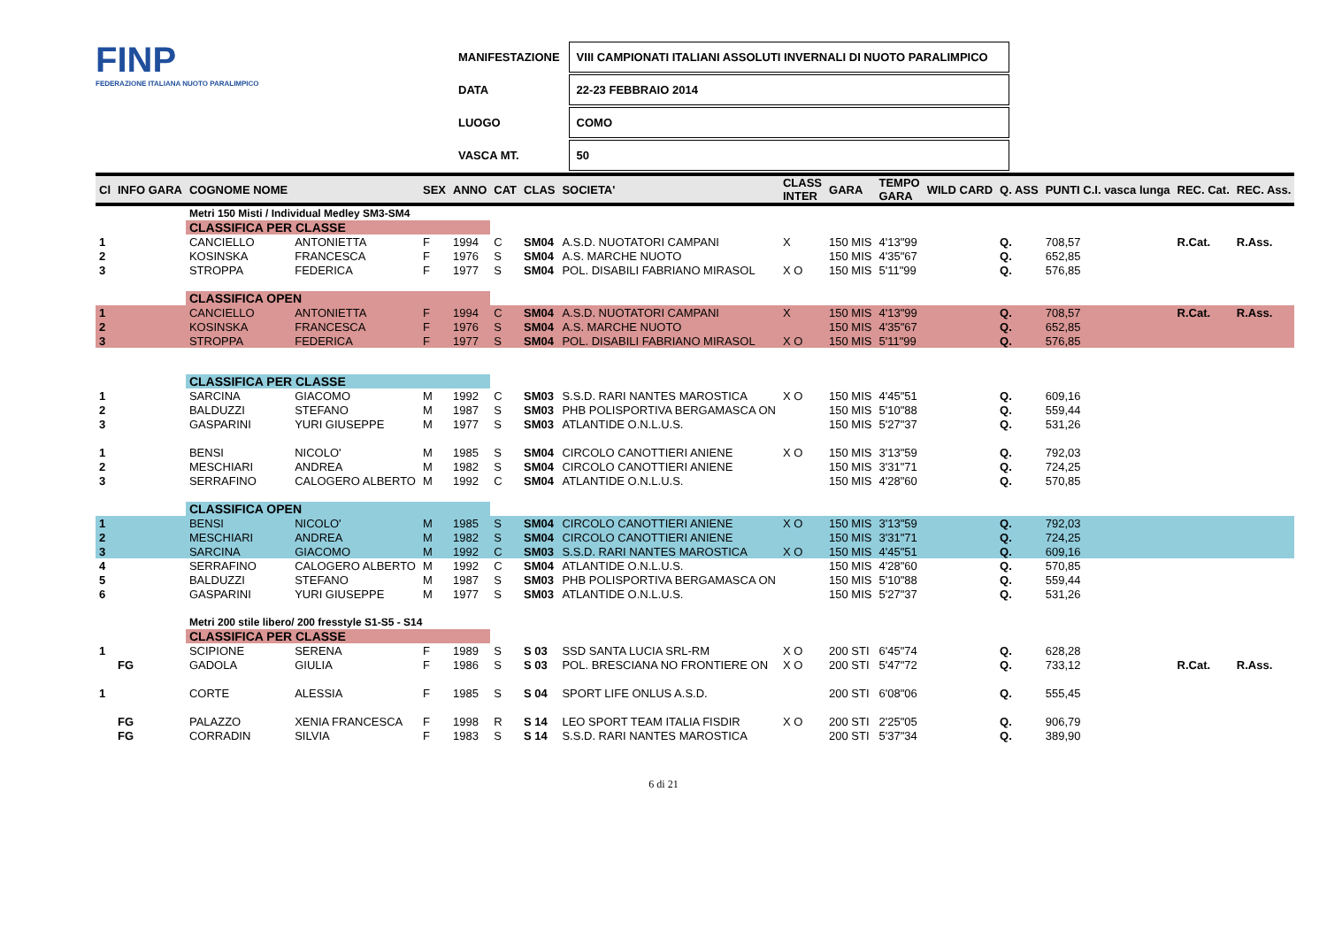FINP
FEDERAZIONE ITALIANA NUOTO PARALIMPICO
| MANIFESTAZIONE | VIII CAMPIONATI ITALIANI ASSOLUTI INVERNALI DI NUOTO PARALIMPICO |
| DATA | 22-23 FEBBRAIO 2014 |
| LUOGO | COMO |
| VASCA MT. | 50 |
| Cl | INFO GARA | COGNOME NOME | | SEX | ANNO | CAT | CLAS | SOCIETA' | CLASS INTER | GARA | TEMPO GARA | WILD CARD | Q. ASS | PUNTI C.I. vasca lunga | REC. Cat. | REC. Ass. |
| --- | --- | --- | --- | --- | --- | --- | --- | --- | --- | --- | --- | --- | --- | --- | --- | --- |
| | | Metri 150 Misti / Individual Medley SM3-SM4 | | | | | | | | | | | | | | |
| | | CLASSIFICA PER CLASSE | | | | | | | | | | | | | | |
| 1 | | CANCIELLO | ANTONIETTA | F | 1994 | C | SM04 | A.S.D. NUOTATORI CAMPANI | X | 150 MIS | 4'13"99 | | Q. | 708,57 | R.Cat. | R.Ass. |
| 2 | | KOSINSKA | FRANCESCA | F | 1976 | S | SM04 | A.S. MARCHE NUOTO | | 150 MIS | 4'35"67 | | Q. | 652,85 | | |
| 3 | | STROPPA | FEDERICA | F | 1977 | S | SM04 | POL. DISABILI FABRIANO MIRASOL | X O | 150 MIS | 5'11"99 | | Q. | 576,85 | | |
| | | CLASSIFICA OPEN | | | | | | | | | | | | | | |
| 1 | | CANCIELLO | ANTONIETTA | F | 1994 | C | SM04 | A.S.D. NUOTATORI CAMPANI | X | 150 MIS | 4'13"99 | | Q. | 708,57 | R.Cat. | R.Ass. |
| 2 | | KOSINSKA | FRANCESCA | F | 1976 | S | SM04 | A.S. MARCHE NUOTO | | 150 MIS | 4'35"67 | | Q. | 652,85 | | |
| 3 | | STROPPA | FEDERICA | F | 1977 | S | SM04 | POL. DISABILI FABRIANO MIRASOL | X O | 150 MIS | 5'11"99 | | Q. | 576,85 | | |
| | | CLASSIFICA PER CLASSE | | | | | | | | | | | | | | |
| 1 | | SARCINA | GIACOMO | M | 1992 | C | SM03 | S.S.D. RARI NANTES MAROSTICA | X O | 150 MIS | 4'45"51 | | Q. | 609,16 | | |
| 2 | | BALDUZZI | STEFANO | M | 1987 | S | SM03 | PHB POLISPORTIVA BERGAMASCA ON | | 150 MIS | 5'10"88 | | Q. | 559,44 | | |
| 3 | | GASPARINI | YURI GIUSEPPE | M | 1977 | S | SM03 | ATLANTIDE O.N.L.U.S. | | 150 MIS | 5'27"37 | | Q. | 531,26 | | |
| 1 | | BENSI | NICOLO' | M | 1985 | S | SM04 | CIRCOLO CANOTTIERI ANIENE | X O | 150 MIS | 3'13"59 | | Q. | 792,03 | | |
| 2 | | MESCHIARI | ANDREA | M | 1982 | S | SM04 | CIRCOLO CANOTTIERI ANIENE | | 150 MIS | 3'31"71 | | Q. | 724,25 | | |
| 3 | | SERRAFINO | CALOGERO ALBERTO | M | 1992 | C | SM04 | ATLANTIDE O.N.L.U.S. | | 150 MIS | 4'28"60 | | Q. | 570,85 | | |
| | | CLASSIFICA OPEN | | | | | | | | | | | | | | |
| 1 | | BENSI | NICOLO' | M | 1985 | S | SM04 | CIRCOLO CANOTTIERI ANIENE | X O | 150 MIS | 3'13"59 | | Q. | 792,03 | | |
| 2 | | MESCHIARI | ANDREA | M | 1982 | S | SM04 | CIRCOLO CANOTTIERI ANIENE | | 150 MIS | 3'31"71 | | Q. | 724,25 | | |
| 3 | | SARCINA | GIACOMO | M | 1992 | C | SM03 | S.S.D. RARI NANTES MAROSTICA | X O | 150 MIS | 4'45"51 | | Q. | 609,16 | | |
| 4 | | SERRAFINO | CALOGERO ALBERTO | M | 1992 | C | SM04 | ATLANTIDE O.N.L.U.S. | | 150 MIS | 4'28"60 | | Q. | 570,85 | | |
| 5 | | BALDUZZI | STEFANO | M | 1987 | S | SM03 | PHB POLISPORTIVA BERGAMASCA ON | | 150 MIS | 5'10"88 | | Q. | 559,44 | | |
| 6 | | GASPARINI | YURI GIUSEPPE | M | 1977 | S | SM03 | ATLANTIDE O.N.L.U.S. | | 150 MIS | 5'27"37 | | Q. | 531,26 | | |
| | | Metri 200 stile libero/ 200 fresstyle S1-S5 - S14 | | | | | | | | | | | | | | |
| | | CLASSIFICA PER CLASSE | | | | | | | | | | | | | | |
| 1 | | SCIPIONE | SERENA | F | 1989 | S | S 03 | SSD SANTA LUCIA SRL-RM | X O | 200 STI | 6'45"74 | | Q. | 628,28 | | |
| | FG | GADOLA | GIULIA | F | 1986 | S | S 03 | POL. BRESCIANA NO FRONTIERE ON | X O | 200 STI | 5'47"72 | | Q. | 733,12 | R.Cat. | R.Ass. |
| 1 | | CORTE | ALESSIA | F | 1985 | S | S 04 | SPORT LIFE ONLUS A.S.D. | | 200 STI | 6'08"06 | | Q. | 555,45 | | |
| | FG | PALAZZO | XENIA FRANCESCA | F | 1998 | R | S 14 | LEO SPORT TEAM ITALIA FISDIR | X O | 200 STI | 2'25"05 | | Q. | 906,79 | | |
| | FG | CORRADIN | SILVIA | F | 1983 | S | S 14 | S.S.D. RARI NANTES MAROSTICA | | 200 STI | 5'37"34 | | Q. | 389,90 | | |
6 di 21